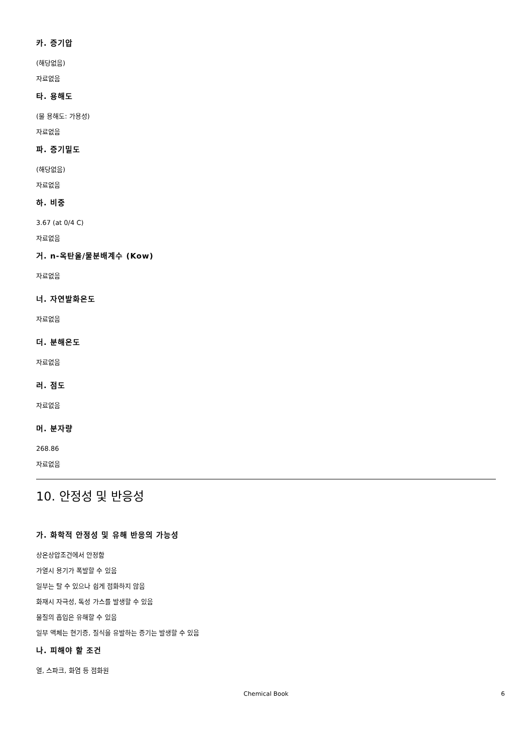카. 증기압
(해당없음)
자료없음
타. 용해도
(물 용해도: 가용성)
자료없음
파. 증기밀도
(해당없음)
자료없음
하. 비중
3.67 (at 0/4 C)
자료없음
거. n-옥탄올/물분배계수 (Kow)
자료없음
너. 자연발화온도
자료없음
더. 분해온도
자료없음
러. 점도
자료없음
머. 분자량
268.86
자료없음
10. 안정성 및 반응성
가. 화학적 안정성 및 유해 반응의 가능성
상온상압조건에서 안정함
가열시 용기가 폭발할 수 있음
일부는 탈 수 있으나 쉽게 점화하지 않음
화재시 자극성, 독성 가스를 발생할 수 있음
물질의 흡입은 유해할 수 있음
일부 액체는 현기증, 질식을 유발하는 증기는 발생할 수 있음
나. 피해야 할 조건
열, 스파크, 화염 등 점화원
Chemical Book 6